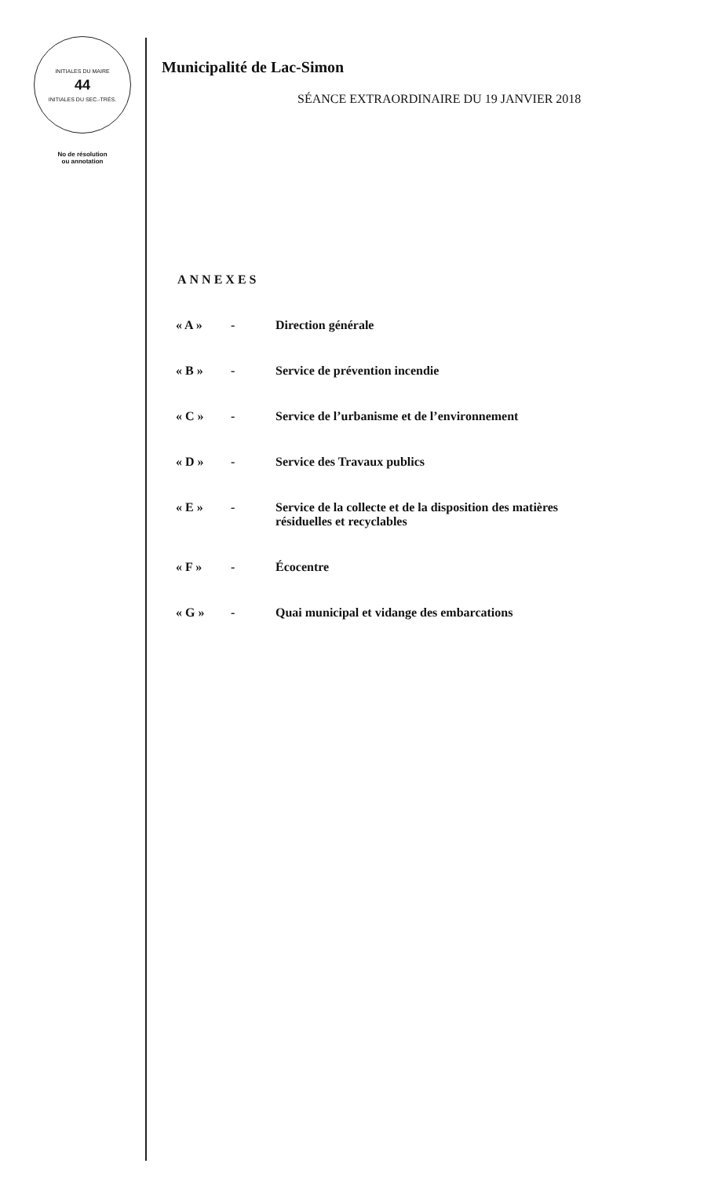INITIALES DU MAIRE
44
INITIALES DU SEC.-TRÉS.
No de résolution
ou annotation
Municipalité de Lac-Simon
SÉANCE EXTRAORDINAIRE DU 19 JANVIER 2018
ANNEXES
| « A » | - | Direction générale |
| « B » | - | Service de prévention incendie |
| « C » | - | Service de l’urbanisme et de l’environnement |
| « D » | - | Service des Travaux publics |
| « E » | - | Service de la collecte et de la disposition des matières résiduelles et recyclables |
| « F » | - | Écocentre |
| « G » | - | Quai municipal et vidange des embarcations |